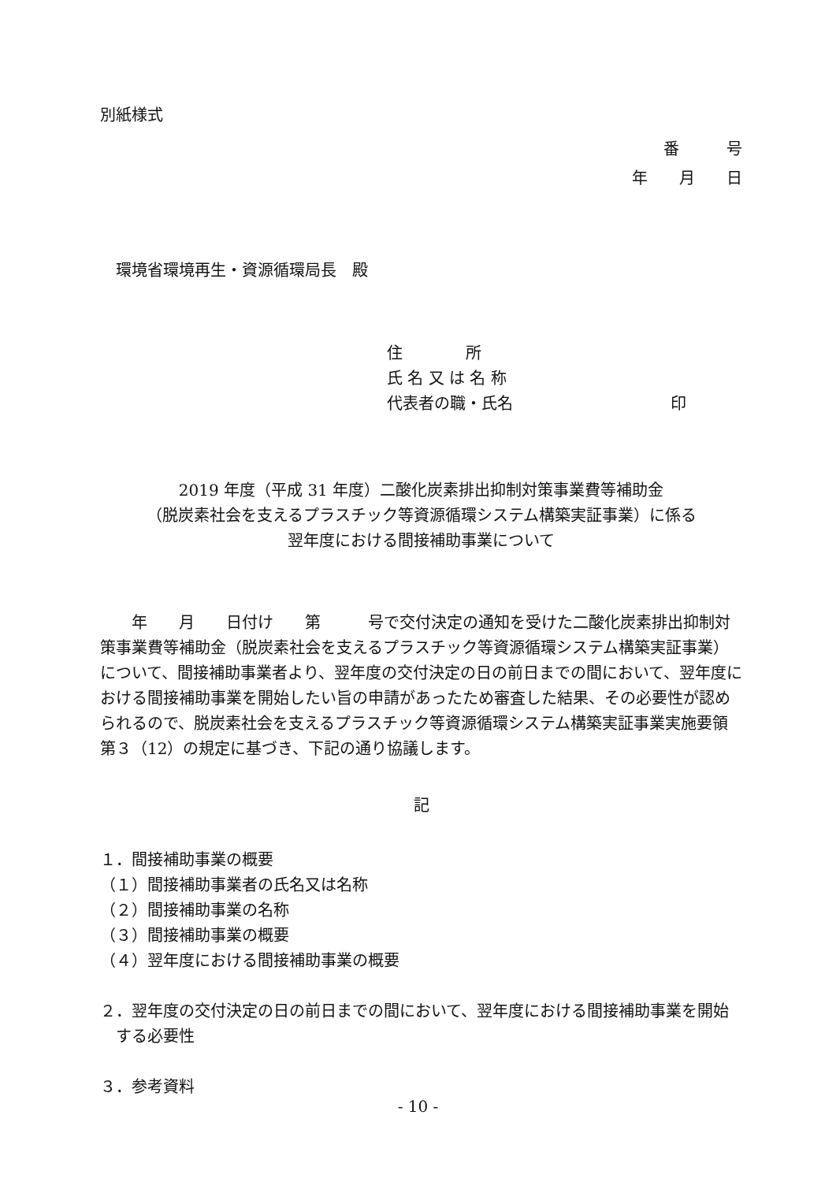別紙様式
番　　　号
年　　月　　日
環境省環境再生・資源循環局長　殿
住　　　　所
氏 名 又 は 名 称
代表者の職・氏名　　　　　　　　　　印
2019 年度（平成 31 年度）二酸化炭素排出抑制対策事業費等補助金
（脱炭素社会を支えるプラスチック等資源循環システム構築実証事業）に係る
翌年度における間接補助事業について
　　年　　月　　日付け　　第　　　号で交付決定の通知を受けた二酸化炭素排出抑制対策事業費等補助金（脱炭素社会を支えるプラスチック等資源循環システム構築実証事業）について、間接補助事業者より、翌年度の交付決定の日の前日までの間において、翌年度における間接補助事業を開始したい旨の申請があったため審査した結果、その必要性が認められるので、脱炭素社会を支えるプラスチック等資源循環システム構築実証事業実施要領第３（12）の規定に基づき、下記の通り協議します。
記
１．間接補助事業の概要
（１）間接補助事業者の氏名又は名称
（２）間接補助事業の名称
（３）間接補助事業の概要
（４）翌年度における間接補助事業の概要
２．翌年度の交付決定の日の前日までの間において、翌年度における間接補助事業を開始
　する必要性
３．参考資料
- 10 -